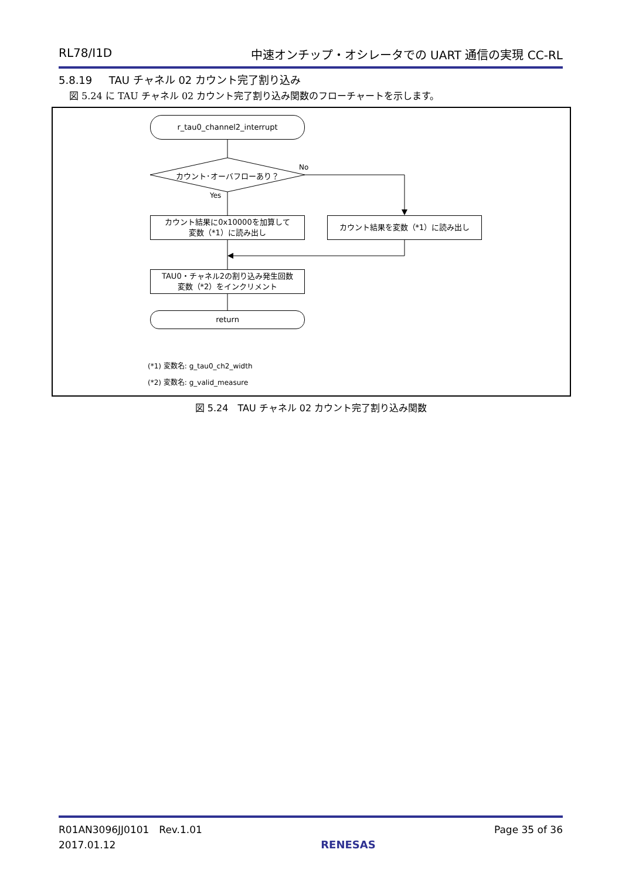RL78/I1D 中速オンチップ・オシレータでの UART 通信の実現 CC-RL
5.8.19 TAU チャネル 02 カウント完了割り込み
図 5.24 に TAU チャネル 02 カウント完了割り込み関数のフローチャートを示します。
r_tau0_channel2_interrupt
カウント･オーバフローあり？
No
Yes
カウント結果に0x10000を加算して
変数（*1）に読み出し
カウント結果を変数（*1）に読み出し
TAU0・チャネル2の割り込み発生回数
変数（*2）をインクリメント
return
(*1) 変数名: g_tau0_ch2_width
(*2) 変数名: g_valid_measure
図 5.24　TAU チャネル 02 カウント完了割り込み関数
R01AN3096JJ0101　Rev.1.01
2017.01.12 RENESAS Page 35 of 36